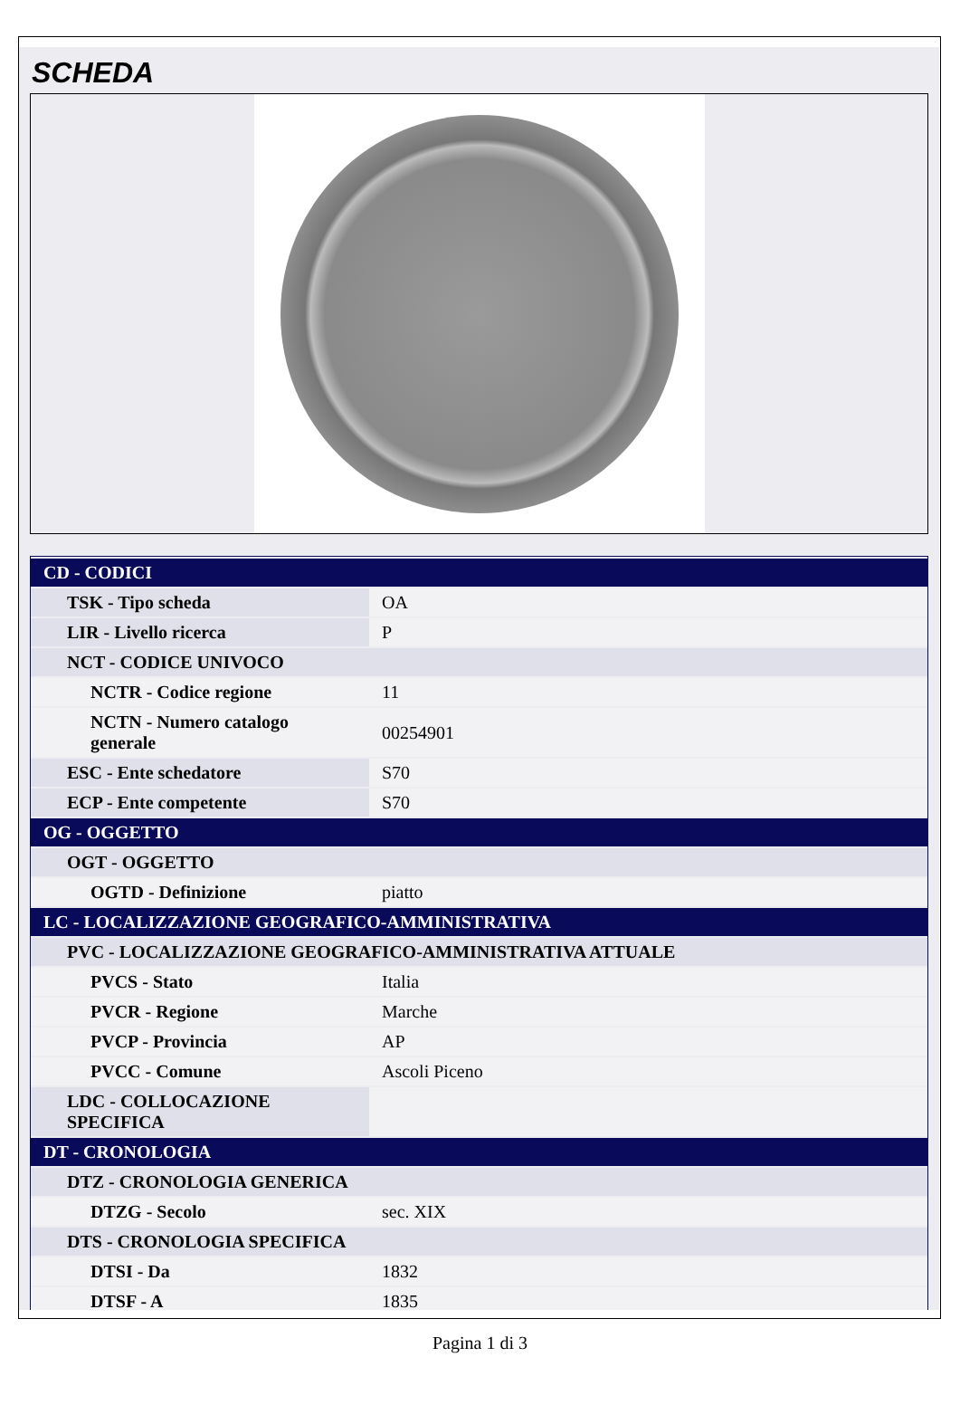SCHEDA
| CD - CODICI | |
| TSK - Tipo scheda | OA |
| LIR - Livello ricerca | P |
| NCT - CODICE UNIVOCO | |
| NCTR - Codice regione | 11 |
| NCTN - Numero catalogo generale | 00254901 |
| ESC - Ente schedatore | S70 |
| ECP - Ente competente | S70 |
| OG - OGGETTO | |
| OGT - OGGETTO | |
| OGTD - Definizione | piatto |
| LC - LOCALIZZAZIONE GEOGRAFICO-AMMINISTRATIVA | |
| PVC - LOCALIZZAZIONE GEOGRAFICO-AMMINISTRATIVA ATTUALE | |
| PVCS - Stato | Italia |
| PVCR - Regione | Marche |
| PVCP - Provincia | AP |
| PVCC - Comune | Ascoli Piceno |
| LDC - COLLOCAZIONE SPECIFICA | |
| DT - CRONOLOGIA | |
| DTZ - CRONOLOGIA GENERICA | |
| DTZG - Secolo | sec. XIX |
| DTS - CRONOLOGIA SPECIFICA | |
| DTSI - Da | 1832 |
| DTSF - A | 1835 |
Pagina 1 di 3